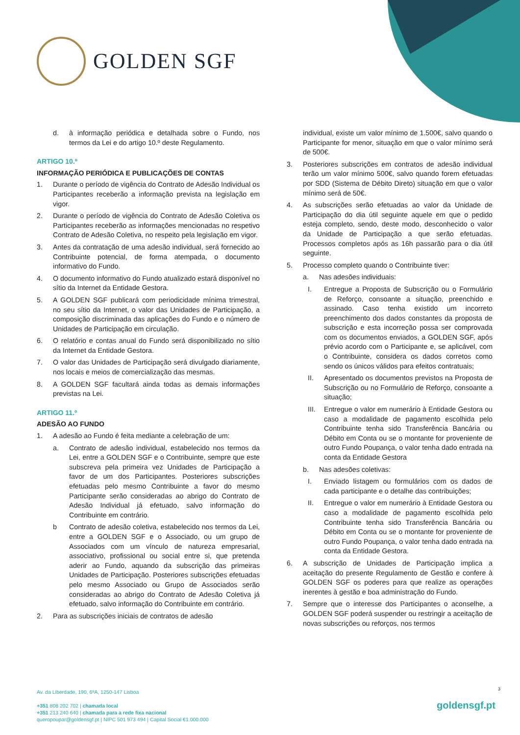GOLDEN SGF
d. à informação periódica e detalhada sobre o Fundo, nos termos da Lei e do artigo 10.º deste Regulamento.
ARTIGO 10.º
INFORMAÇÃO PERIÓDICA E PUBLICAÇÕES DE CONTAS
1. Durante o período de vigência do Contrato de Adesão Individual os Participantes receberão a informação prevista na legislação em vigor.
2. Durante o período de vigência do Contrato de Adesão Coletiva os Participantes receberão as informações mencionadas no respetivo Contrato de Adesão Coletiva, no respeito pela legislação em vigor.
3. Antes da contratação de uma adesão individual, será fornecido ao Contribuinte potencial, de forma atempada, o documento informativo do Fundo.
4. O documento informativo do Fundo atualizado estará disponível no sítio da Internet da Entidade Gestora.
5. A GOLDEN SGF publicará com periodicidade mínima trimestral, no seu sítio da Internet, o valor das Unidades de Participação, a composição discriminada das aplicações do Fundo e o número de Unidades de Participação em circulação.
6. O relatório e contas anual do Fundo será disponibilizado no sítio da Internet da Entidade Gestora.
7. O valor das Unidades de Participação será divulgado diariamente, nos locais e meios de comercialização das mesmas.
8. A GOLDEN SGF facultará ainda todas as demais informações previstas na Lei.
ARTIGO 11.º
ADESÃO AO FUNDO
1. A adesão ao Fundo é feita mediante a celebração de um:
a. Contrato de adesão individual, estabelecido nos termos da Lei, entre a GOLDEN SGF e o Contribuinte, sempre que este subscreva pela primeira vez Unidades de Participação a favor de um dos Participantes. Posteriores subscrições efetuadas pelo mesmo Contribuinte a favor do mesmo Participante serão consideradas ao abrigo do Contrato de Adesão Individual já efetuado, salvo informação do Contribuinte em contrário.
b Contrato de adesão coletiva, estabelecido nos termos da Lei, entre a GOLDEN SGF e o Associado, ou um grupo de Associados com um vínculo de natureza empresarial, associativo, profissional ou social entre si, que pretenda aderir ao Fundo, aquando da subscrição das primeiras Unidades de Participação. Posteriores subscrições efetuadas pelo mesmo Associado ou Grupo de Associados serão consideradas ao abrigo do Contrato de Adesão Coletiva já efetuado, salvo informação do Contribuinte em contrário.
2. Para as subscrições iniciais de contratos de adesão
individual, existe um valor mínimo de 1.500€, salvo quando o Participante for menor, situação em que o valor mínimo será de 500€.
3. Posteriores subscrições em contratos de adesão individual terão um valor mínimo 500€, salvo quando forem efetuadas por SDD (Sistema de Débito Direto) situação em que o valor mínimo será de 50€.
4. As subscrições serão efetuadas ao valor da Unidade de Participação do dia útil seguinte aquele em que o pedido esteja completo, sendo, deste modo, desconhecido o valor da Unidade de Participação a que serão efetuadas. Processos completos após as 16h passarão para o dia útil seguinte.
5. Processo completo quando o Contribuinte tiver:
a. Nas adesões individuais:
I. Entregue a Proposta de Subscrição ou o Formulário de Reforço, consoante a situação, preenchido e assinado. Caso tenha existido um incorreto preenchimento dos dados constantes da proposta de subscrição e esta incorreção possa ser comprovada com os documentos enviados, a GOLDEN SGF, após prévio acordo com o Participante e, se aplicável, com o Contribuinte, considera os dados corretos como sendo os únicos válidos para efeitos contratuais;
II. Apresentado os documentos previstos na Proposta de Subscrição ou no Formulário de Reforço, consoante a situação;
III.
Entregue o valor em numerário à Entidade Gestora ou caso a modalidade de pagamento escolhida pelo Contribuinte tenha sido Transferência Bancária ou Débito em Conta ou se o montante for proveniente de outro Fundo Poupança, o valor tenha dado entrada na conta da Entidade Gestora
b. Nas adesões coletivas:
I. Enviado listagem ou formulários com os dados de cada participante e o detalhe das contribuições;
II. Entregue o valor em numerário à Entidade Gestora ou caso a modalidade de pagamento escolhida pelo Contribuinte tenha sido Transferência Bancária ou Débito em Conta ou se o montante for proveniente de outro Fundo Poupança, o valor tenha dado entrada na conta da Entidade Gestora.
6. A subscrição de Unidades de Participação implica a aceitação do presente Regulamento de Gestão e confere à GOLDEN SGF os poderes para que realize as operações inerentes à gestão e boa administração do Fundo.
7. Sempre que o interesse dos Participantes o aconselhe, a GOLDEN SGF poderá suspender ou restringir a aceitação de novas subscrições ou reforços, nos termos
3
Av. da Liberdade, 190, 6ºA, 1250-147 Lisboa
+351 808 202 702 | chamada local
+351 213 240 640 | chamada para a rede fixa nacional
queropoupar@goldensgf.pt | NIPC 501 973 494 | Capital Social €1.000.000
goldensgf.pt